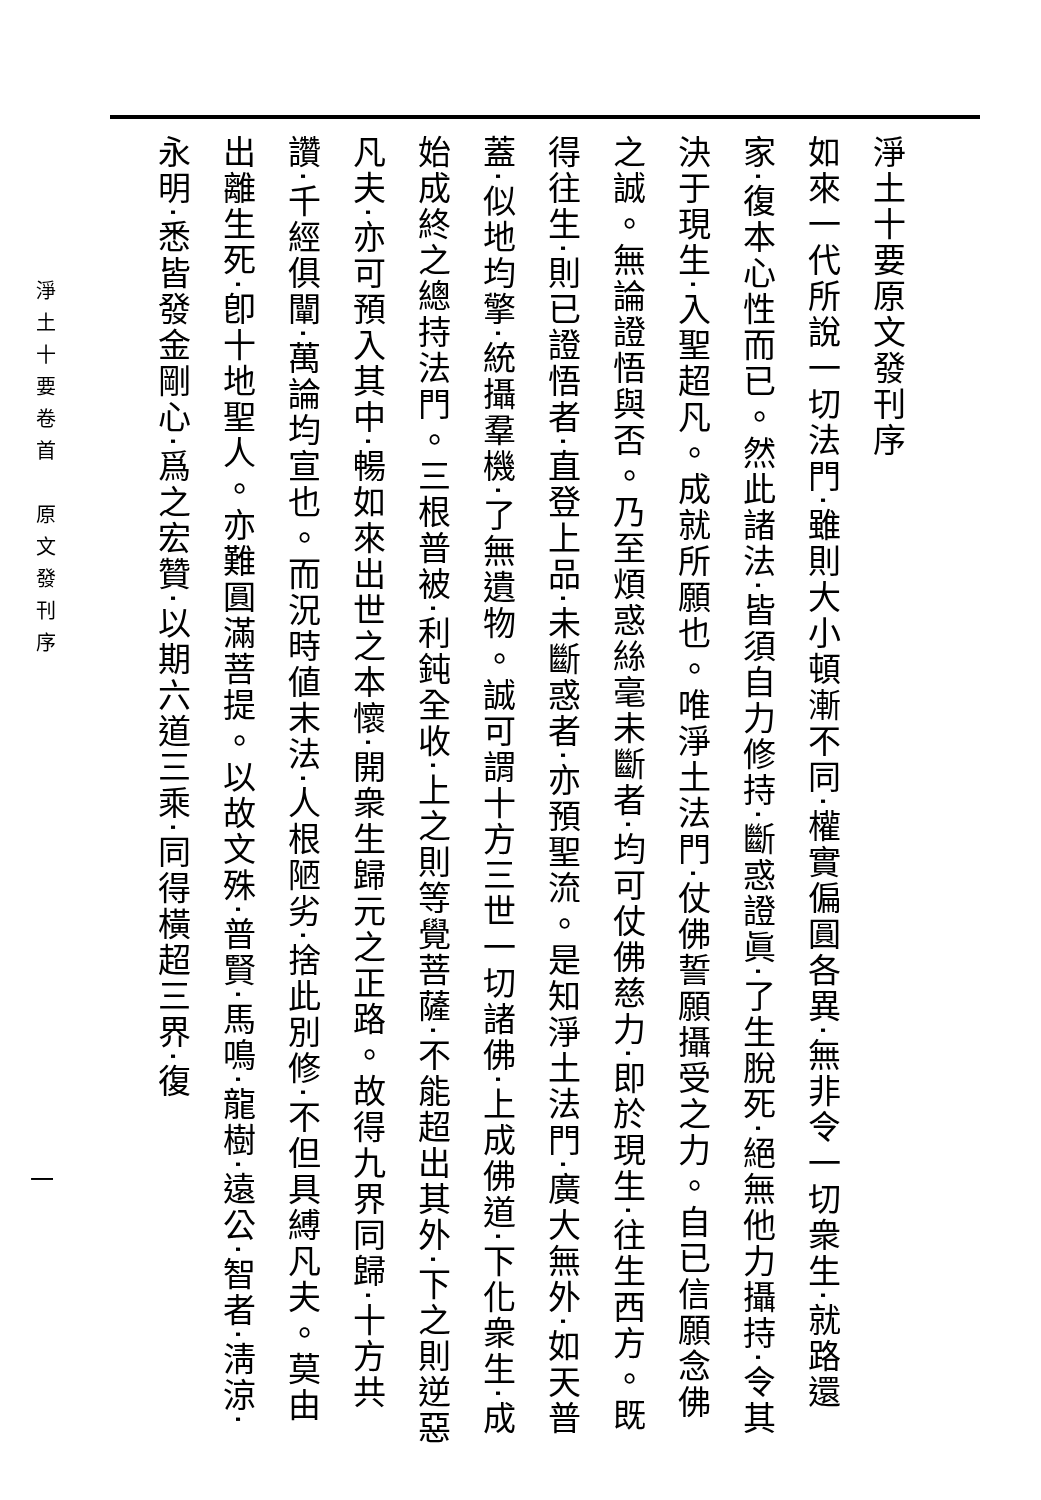淨土十要原文發刊序
如來一代所說一切法門‧雖則大小頓漸不同‧權實偏圓各異‧無非令一切衆生‧就路還家‧復本心性而已。然此諸法‧皆須自力修持‧斷惑證眞‧了生脫死‧絕無他力攝持‧令其決于現生‧入聖超凡。成就所願也。唯淨土法門‧仗佛誓願攝受之力。自已信願念佛之誠。無論證悟與否。乃至煩惑絲毫未斷者‧均可仗佛慈力‧即於現生‧往生西方。既得往生‧則已證悟者‧直登上品‧未斷惑者‧亦預聖流。是知淨土法門‧廣大無外‧如天普蓋‧似地均擎‧統攝羣機‧了無遺物。誠可謂十方三世一切諸佛‧上成佛道‧下化衆生‧成始成終之總持法門。三根普被‧利鈍全收‧上之則等覺菩薩‧不能超出其外‧下之則逆惡凡夫‧亦可預入其中‧暢如來出世之本懷‧開衆生歸元之正路。故得九界同歸‧十方共讚‧千經俱闡‧萬論均宣也。而況時値末法‧人根陋劣‧捨此別修‧不但具縛凡夫。莫由出離生死‧卽十地聖人。亦難圓滿菩提。以故文殊‧普賢‧馬鳴‧龍樹‧遠公‧智者‧淸涼‧永明‧悉皆發金剛心‧爲之宏贊‧以期六道三乘‧同得橫超三界‧復
淨土十要卷首　原文發刊序
一